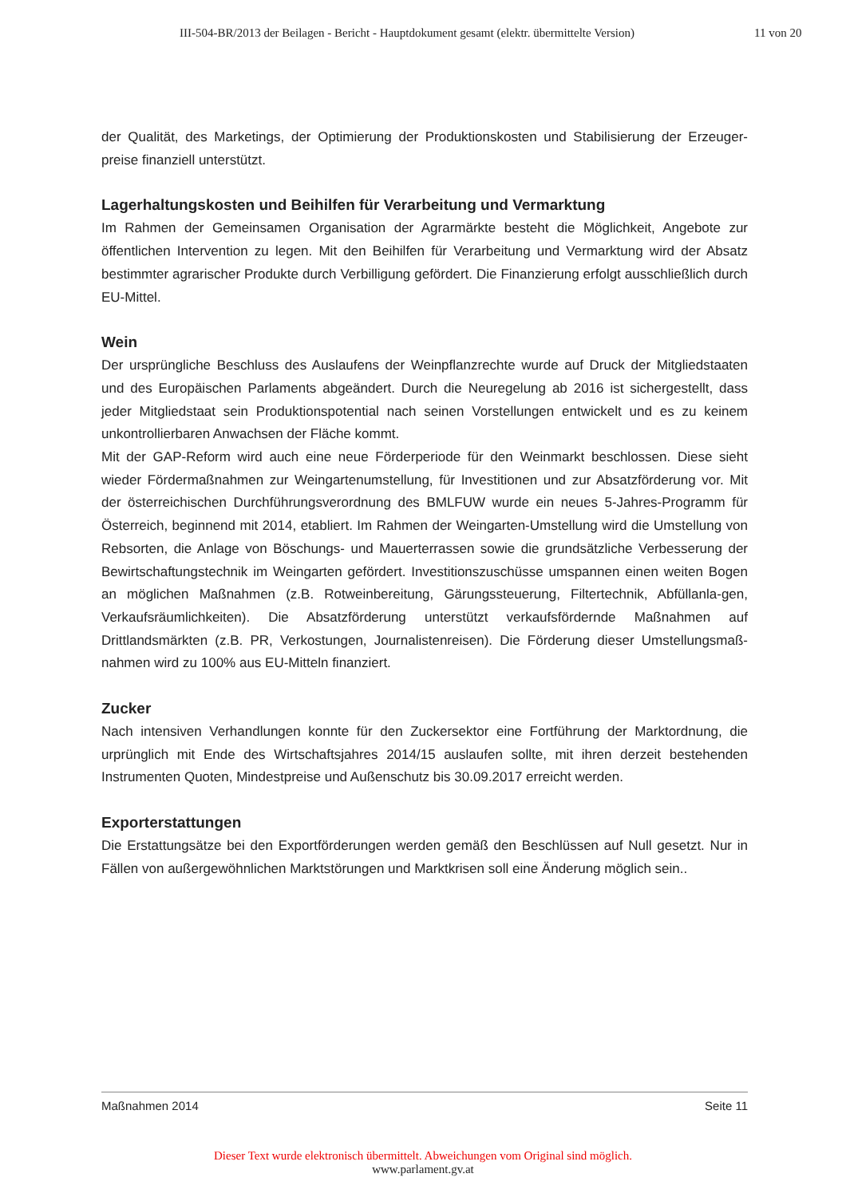III-504-BR/2013 der Beilagen - Bericht - Hauptdokument gesamt (elektr. übermittelte Version)
11 von 20
der Qualität, des Marketings, der Optimierung der Produktionskosten und Stabilisierung der Erzeuger-preise finanziell unterstützt.
Lagerhaltungskosten und Beihilfen für Verarbeitung und Vermarktung
Im Rahmen der Gemeinsamen Organisation der Agrarmärkte besteht die Möglichkeit, Angebote zur öffentlichen Intervention zu legen. Mit den Beihilfen für Verarbeitung und Vermarktung wird der Absatz bestimmter agrarischer Produkte durch Verbilligung gefördert. Die Finanzierung erfolgt ausschließlich durch EU-Mittel.
Wein
Der ursprüngliche Beschluss des Auslaufens der Weinpflanzrechte wurde auf Druck der Mitgliedstaaten und des Europäischen Parlaments abgeändert. Durch die Neuregelung ab 2016 ist sichergestellt, dass jeder Mitgliedstaat sein Produktionspotential nach seinen Vorstellungen entwickelt und es zu keinem unkontrollierbaren Anwachsen der Fläche kommt.
Mit der GAP-Reform wird auch eine neue Förderperiode für den Weinmarkt beschlossen. Diese sieht wieder Fördermaßnahmen zur Weingartenumstellung, für Investitionen und zur Absatzförderung vor. Mit der österreichischen Durchführungsverordnung des BMLFUW wurde ein neues 5-Jahres-Programm für Österreich, beginnend mit 2014, etabliert. Im Rahmen der Weingarten-Umstellung wird die Umstellung von Rebsorten, die Anlage von Böschungs- und Mauerterrassen sowie die grundsätzliche Verbesserung der Bewirtschaftungstechnik im Weingarten gefördert. Investitionszuschüsse umspannen einen weiten Bogen an möglichen Maßnahmen (z.B. Rotweinbereitung, Gärungssteuerung, Filtertechnik, Abfüllanla-gen, Verkaufsräumlichkeiten). Die Absatzförderung unterstützt verkaufsfördernde Maßnahmen auf Drittlandsmärkten (z.B. PR, Verkostungen, Journalistenreisen). Die Förderung dieser Umstellungsmaß-nahmen wird zu 100% aus EU-Mitteln finanziert.
Zucker
Nach intensiven Verhandlungen konnte für den Zuckersektor eine Fortführung der Marktordnung, die urprünglich mit Ende des Wirtschaftsjahres 2014/15 auslaufen sollte, mit ihren derzeit bestehenden Instrumenten Quoten, Mindestpreise und Außenschutz bis 30.09.2017 erreicht werden.
Exporterstattungen
Die Erstattungsätze bei den Exportförderungen werden gemäß den Beschlüssen auf Null gesetzt. Nur in Fällen von außergewöhnlichen Marktstörungen und Marktkrisen soll eine Änderung möglich sein..
Maßnahmen 2014 Seite 11
Dieser Text wurde elektronisch übermittelt. Abweichungen vom Original sind möglich.
www.parlament.gv.at